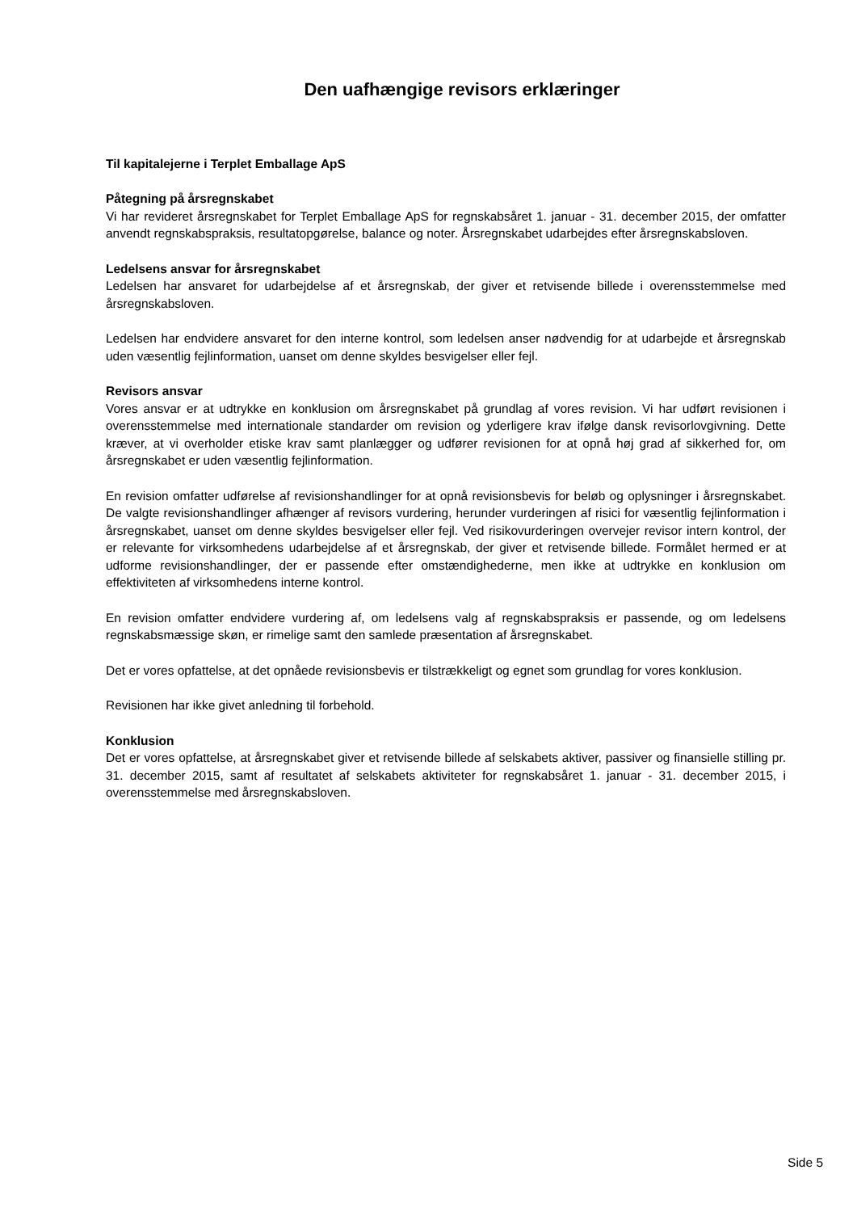Den uafhængige revisors erklæringer
Til kapitalejerne i Terplet Emballage ApS
Påtegning på årsregnskabet
Vi har revideret årsregnskabet for Terplet Emballage ApS for regnskabsåret 1. januar - 31. december 2015, der omfatter anvendt regnskabspraksis, resultatopgørelse, balance og noter. Årsregnskabet udarbejdes efter årsregnskabsloven.
Ledelsens ansvar for årsregnskabet
Ledelsen har ansvaret for udarbejdelse af et årsregnskab, der giver et retvisende billede i overensstemmelse med årsregnskabsloven.
Ledelsen har endvidere ansvaret for den interne kontrol, som ledelsen anser nødvendig for at udarbejde et årsregnskab uden væsentlig fejlinformation, uanset om denne skyldes besvigelser eller fejl.
Revisors ansvar
Vores ansvar er at udtrykke en konklusion om årsregnskabet på grundlag af vores revision. Vi har udført revisionen i overensstemmelse med internationale standarder om revision og yderligere krav ifølge dansk revisorlovgivning. Dette kræver, at vi overholder etiske krav samt planlægger og udfører revisionen for at opnå høj grad af sikkerhed for, om årsregnskabet er uden væsentlig fejlinformation.
En revision omfatter udførelse af revisionshandlinger for at opnå revisionsbevis for beløb og oplysninger i årsregnskabet. De valgte revisionshandlinger afhænger af revisors vurdering, herunder vurderingen af risici for væsentlig fejlinformation i årsregnskabet, uanset om denne skyldes besvigelser eller fejl. Ved risikovurderingen overvejer revisor intern kontrol, der er relevante for virksomhedens udarbejdelse af et årsregnskab, der giver et retvisende billede. Formålet hermed er at udforme revisionshandlinger, der er passende efter omstændighederne, men ikke at udtrykke en konklusion om effektiviteten af virksomhedens interne kontrol.
En revision omfatter endvidere vurdering af, om ledelsens valg af regnskabspraksis er passende, og om ledelsens regnskabsmæssige skøn, er rimelige samt den samlede præsentation af årsregnskabet.
Det er vores opfattelse, at det opnåede revisionsbevis er tilstrækkeligt og egnet som grundlag for vores konklusion.
Revisionen har ikke givet anledning til forbehold.
Konklusion
Det er vores opfattelse, at årsregnskabet giver et retvisende billede af selskabets aktiver, passiver og finansielle stilling pr. 31. december 2015, samt af resultatet af selskabets aktiviteter for regnskabsåret 1. januar - 31. december 2015, i overensstemmelse med årsregnskabsloven.
Side 5